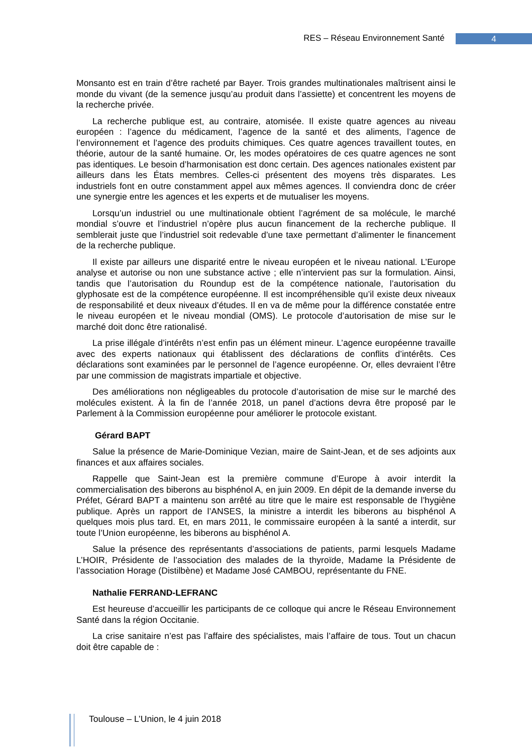RES – Réseau Environnement Santé 4
Monsanto est en train d’être racheté par Bayer. Trois grandes multinationales maîtrisent ainsi le monde du vivant (de la semence jusqu’au produit dans l’assiette) et concentrent les moyens de la recherche privée.
La recherche publique est, au contraire, atomisée. Il existe quatre agences au niveau européen : l’agence du médicament, l’agence de la santé et des aliments, l’agence de l’environnement et l’agence des produits chimiques. Ces quatre agences travaillent toutes, en théorie, autour de la santé humaine. Or, les modes opératoires de ces quatre agences ne sont pas identiques. Le besoin d’harmonisation est donc certain. Des agences nationales existent par ailleurs dans les États membres. Celles-ci présentent des moyens très disparates. Les industriels font en outre constamment appel aux mêmes agences. Il conviendra donc de créer une synergie entre les agences et les experts et de mutualiser les moyens.
Lorsqu’un industriel ou une multinationale obtient l’agrément de sa molécule, le marché mondial s’ouvre et l’industriel n’opère plus aucun financement de la recherche publique. Il semblerait juste que l’industriel soit redevable d’une taxe permettant d’alimenter le financement de la recherche publique.
Il existe par ailleurs une disparité entre le niveau européen et le niveau national. L’Europe analyse et autorise ou non une substance active ; elle n’intervient pas sur la formulation. Ainsi, tandis que l’autorisation du Roundup est de la compétence nationale, l’autorisation du glyphosate est de la compétence européenne. Il est incompréhensible qu’il existe deux niveaux de responsabilité et deux niveaux d’études. Il en va de même pour la différence constatée entre le niveau européen et le niveau mondial (OMS). Le protocole d’autorisation de mise sur le marché doit donc être rationalisé.
La prise illégale d’intérêts n’est enfin pas un élément mineur. L’agence européenne travaille avec des experts nationaux qui établissent des déclarations de conflits d’intérêts. Ces déclarations sont examinées par le personnel de l’agence européenne. Or, elles devraient l’être par une commission de magistrats impartiale et objective.
Des améliorations non négligeables du protocole d’autorisation de mise sur le marché des molécules existent. À la fin de l’année 2018, un panel d’actions devra être proposé par le Parlement à la Commission européenne pour améliorer le protocole existant.
Gérard BAPT
Salue la présence de Marie-Dominique Vezian, maire de Saint-Jean, et de ses adjoints aux finances et aux affaires sociales.
Rappelle que Saint-Jean est la première commune d’Europe à avoir interdit la commercialisation des biberons au bisphénol A, en juin 2009. En dépit de la demande inverse du Préfet, Gérard BAPT a maintenu son arrêté au titre que le maire est responsable de l’hygiène publique. Après un rapport de l’ANSES, la ministre a interdit les biberons au bisphénol A quelques mois plus tard. Et, en mars 2011, le commissaire européen à la santé a interdit, sur toute l’Union européenne, les biberons au bisphénol A.
Salue la présence des représentants d’associations de patients, parmi lesquels Madame L’HOIR, Présidente de l’association des malades de la thyroïde, Madame la Présidente de l’association Horage (Distilbène) et Madame José CAMBOU, représentante du FNE.
Nathalie FERRAND-LEFRANC
Est heureuse d’accueillir les participants de ce colloque qui ancre le Réseau Environnement Santé dans la région Occitanie.
La crise sanitaire n’est pas l’affaire des spécialistes, mais l’affaire de tous. Tout un chacun doit être capable de :
Toulouse – L’Union, le 4 juin 2018